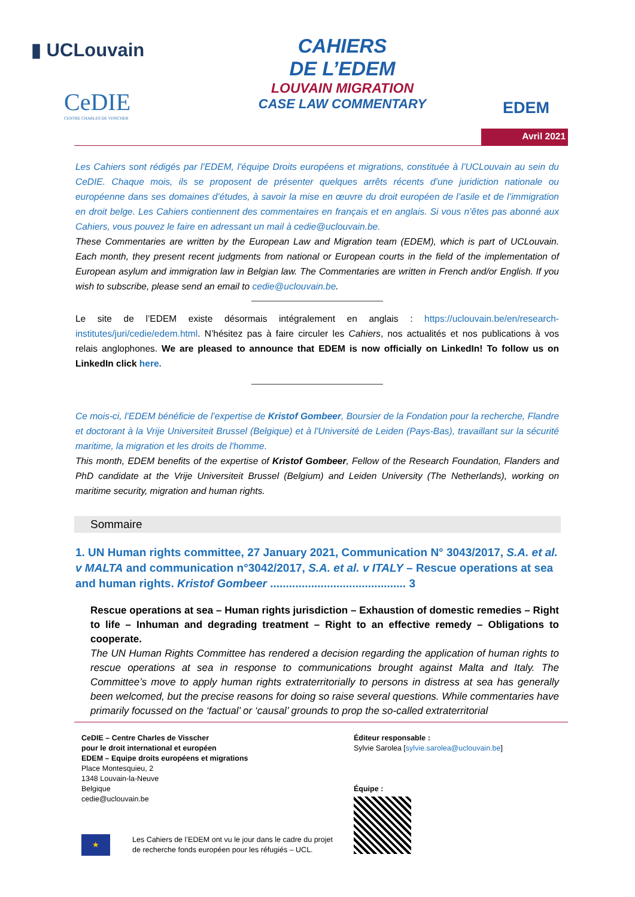▮ UCLouvain
CeDIE
CENTRE CHARLES DE VISSCHER
CAHIERS
DE L’EDEM
LOUVAIN MIGRATION
CASE LAW COMMENTARY
EDEM
Avril 2021
Les Cahiers sont rédigés par l’EDEM, l’équipe Droits européens et migrations, constituée à l’UCLouvain au sein du CeDIE. Chaque mois, ils se proposent de présenter quelques arrêts récents d’une juridiction nationale ou européenne dans ses domaines d’études, à savoir la mise en œuvre du droit européen de l’asile et de l’immigration en droit belge. Les Cahiers contiennent des commentaires en français et en anglais. Si vous n’êtes pas abonné aux Cahiers, vous pouvez le faire en adressant un mail à cedie@uclouvain.be.
These Commentaries are written by the European Law and Migration team (EDEM), which is part of UCLouvain. Each month, they present recent judgments from national or European courts in the field of the implementation of European asylum and immigration law in Belgian law. The Commentaries are written in French and/or English. If you wish to subscribe, please send an email to cedie@uclouvain.be.
Le site de l’EDEM existe désormais intégralement en anglais : https://uclouvain.be/en/research-institutes/juri/cedie/edem.html. N’hésitez pas à faire circuler les Cahiers, nos actualités et nos publications à vos relais anglophones. We are pleased to announce that EDEM is now officially on LinkedIn! To follow us on LinkedIn click here.
Ce mois-ci, l’EDEM bénéficie de l’expertise de Kristof Gombeer, Boursier de la Fondation pour la recherche, Flandre et doctorant à la Vrije Universiteit Brussel (Belgique) et à l'Université de Leiden (Pays-Bas), travaillant sur la sécurité maritime, la migration et les droits de l'homme.
This month, EDEM benefits of the expertise of Kristof Gombeer, Fellow of the Research Foundation, Flanders and PhD candidate at the Vrije Universiteit Brussel (Belgium) and Leiden University (The Netherlands), working on maritime security, migration and human rights.
Sommaire
1. UN Human rights committee, 27 January 2021, Communication N° 3043/2017, S.A. et al. v MALTA and communication n°3042/2017, S.A. et al. v ITALY – Rescue operations at sea and human rights. Kristof Gombeer ........................................... 3
Rescue operations at sea – Human rights jurisdiction – Exhaustion of domestic remedies – Right to life – Inhuman and degrading treatment – Right to an effective remedy – Obligations to cooperate.
The UN Human Rights Committee has rendered a decision regarding the application of human rights to rescue operations at sea in response to communications brought against Malta and Italy. The Committee’s move to apply human rights extraterritorially to persons in distress at sea has generally been welcomed, but the precise reasons for doing so raise several questions. While commentaries have primarily focussed on the ‘factual’ or ‘causal’ grounds to prop the so-called extraterritorial
CeDIE – Centre Charles de Visscher
pour le droit international et européen
EDEM – Equipe droits européens et migrations
Place Montesquieu, 2
1348 Louvain-la-Neuve
Belgique
cedie@uclouvain.be
★
Les Cahiers de l’EDEM ont vu le jour dans le cadre du projet
de recherche fonds européen pour les réfugiés – UCL.
Éditeur responsable :
Sylvie Sarolea [sylvie.sarolea@uclouvain.be]
Équipe :